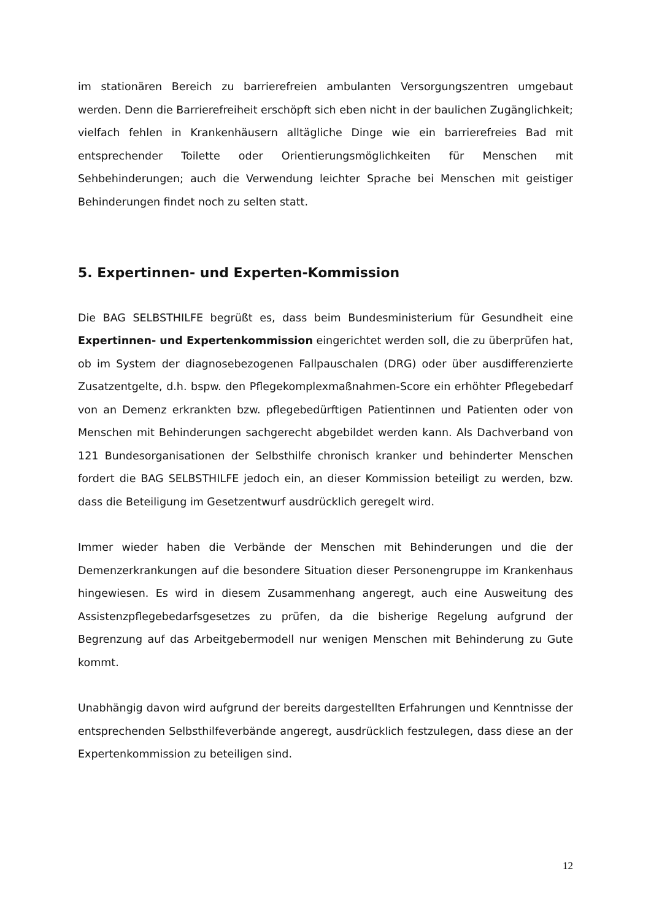im stationären Bereich zu barrierefreien ambulanten Versorgungszentren umgebaut werden. Denn die Barrierefreiheit erschöpft sich eben nicht in der baulichen Zugänglichkeit; vielfach fehlen in Krankenhäusern alltägliche Dinge wie ein barrierefreies Bad mit entsprechender Toilette oder Orientierungsmöglichkeiten für Menschen mit Sehbehinderungen; auch die Verwendung leichter Sprache bei Menschen mit geistiger Behinderungen findet noch zu selten statt.
5. Expertinnen- und Experten-Kommission
Die BAG SELBSTHILFE begrüßt es, dass beim Bundesministerium für Gesundheit eine Expertinnen- und Expertenkommission eingerichtet werden soll, die zu überprüfen hat, ob im System der diagnosebezogenen Fallpauschalen (DRG) oder über ausdifferenzierte Zusatzentgelte, d.h. bspw. den Pflegekomplexmaßnahmen-Score ein erhöhter Pflegebedarf von an Demenz erkrankten bzw. pflegebedürftigen Patientinnen und Patienten oder von Menschen mit Behinderungen sachgerecht abgebildet werden kann. Als Dachverband von 121 Bundesorganisationen der Selbsthilfe chronisch kranker und behinderter Menschen fordert die BAG SELBSTHILFE jedoch ein, an dieser Kommission beteiligt zu werden, bzw. dass die Beteiligung im Gesetzentwurf ausdrücklich geregelt wird.
Immer wieder haben die Verbände der Menschen mit Behinderungen und die der Demenzerkrankungen auf die besondere Situation dieser Personengruppe im Krankenhaus hingewiesen. Es wird in diesem Zusammenhang angeregt, auch eine Ausweitung des Assistenzpflegebedarfsgesetzes zu prüfen, da die bisherige Regelung aufgrund der Begrenzung auf das Arbeitgebermodell nur wenigen Menschen mit Behinderung zu Gute kommt.
Unabhängig davon wird aufgrund der bereits dargestellten Erfahrungen und Kenntnisse der entsprechenden Selbsthilfeverbände angeregt, ausdrücklich festzulegen, dass diese an der Expertenkommission zu beteiligen sind.
12